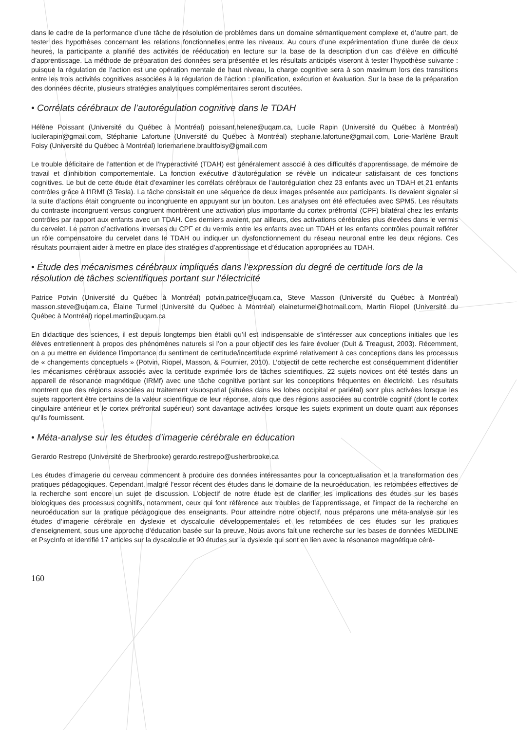dans le cadre de la performance d’une tâche de résolution de problèmes dans un domaine sémantiquement complexe et, d’autre part, de tester des hypothèses concernant les relations fonctionnelles entre les niveaux. Au cours d’une expérimentation d’une durée de deux heures, la participante a planifié des activités de rééducation en lecture sur la base de la description d’un cas d’élève en difficulté d’apprentissage. La méthode de préparation des données sera présentée et les résultats anticipés viseront à tester l’hypothèse suivante : puisque la régulation de l’action est une opération mentale de haut niveau, la charge cognitive sera à son maximum lors des transitions entre les trois activités cognitives associées à la régulation de l’action : planification, exécution et évaluation. Sur la base de la préparation des données décrite, plusieurs stratégies analytiques complémentaires seront discutées.
• Corrélats cérébraux de l’autorégulation cognitive dans le TDAH
Hélène Poissant (Université du Québec à Montréal) poissant.helene@uqam.ca, Lucile Rapin (Université du Québec à Montréal) lucilerapin@gmail.com, Stéphanie Lafortune (Université du Québec à Montréal) stephanie.lafortune@gmail.com, Lorie-Marlène Brault Foisy (Université du Québec à Montréal) loriemarlene.braultfoisy@gmail.com
Le trouble déficitaire de l’attention et de l’hyperactivité (TDAH) est généralement associé à des difficultés d’apprentissage, de mémoire de travail et d’inhibition comportementale. La fonction exécutive d’autorégulation se révèle un indicateur satisfaisant de ces fonctions cognitives. Le but de cette étude était d’examiner les corrélats cérébraux de l’autorégulation chez 23 enfants avec un TDAH et 21 enfants contrôles grâce à l’IRMf (3 Tesla). La tâche consistait en une séquence de deux images présentée aux participants. Ils devaient signaler si la suite d’actions était congruente ou incongruente en appuyant sur un bouton. Les analyses ont été effectuées avec SPM5. Les résultats du contraste incongruent versus congruent montrèrent une activation plus importante du cortex préfrontal (CPF) bilatéral chez les enfants contrôles par rapport aux enfants avec un TDAH. Ces derniers avaient, par ailleurs, des activations cérébrales plus élevées dans le vermis du cervelet. Le patron d’activations inverses du CPF et du vermis entre les enfants avec un TDAH et les enfants contrôles pourrait refléter un rôle compensatoire du cervelet dans le TDAH ou indiquer un dysfonctionnement du réseau neuronal entre les deux régions. Ces résultats pourraient aider à mettre en place des stratégies d’apprentissage et d’éducation appropriées au TDAH.
• Étude des mécanismes cérébraux impliqués dans l’expression du degré de certitude lors de la résolution de tâches scientifiques portant sur l’électricité
Patrice Potvin (Université du Québec à Montréal) potvin.patrice@uqam.ca, Steve Masson (Université du Québec à Montréal) masson.steve@uqam.ca, Élaine Turmel (Université du Québec à Montréal) elaineturmel@hotmail.com, Martin Riopel (Université du Québec à Montréal) riopel.martin@uqam.ca
En didactique des sciences, il est depuis longtemps bien établi qu’il est indispensable de s’intéresser aux conceptions initiales que les élèves entretiennent à propos des phénomènes naturels si l’on a pour objectif des les faire évoluer (Duit & Treagust, 2003). Récemment, on a pu mettre en évidence l’importance du sentiment de certitude/incertitude exprimé relativement à ces conceptions dans les processus de « changements conceptuels » (Potvin, Riopel, Masson, & Fournier, 2010). L’objectif de cette recherche est conséquemment d’identifier les mécanismes cérébraux associés avec la certitude exprimée lors de tâches scientifiques. 22 sujets novices ont été testés dans un appareil de résonance magnétique (IRMf) avec une tâche cognitive portant sur les conceptions fréquentes en électricité. Les résultats montrent que des régions associées au traitement visuospatial (situées dans les lobes occipital et pariétal) sont plus activées lorsque les sujets rapportent être certains de la valeur scientifique de leur réponse, alors que des régions associées au contrôle cognitif (dont le cortex cingulaire antérieur et le cortex préfrontal supérieur) sont davantage activées lorsque les sujets expriment un doute quant aux réponses qu’ils fournissent.
• Méta-analyse sur les études d’imagerie cérébrale en éducation
Gerardo Restrepo (Université de Sherbrooke) gerardo.restrepo@usherbrooke.ca
Les études d’imagerie du cerveau commencent à produire des données intéressantes pour la conceptualisation et la transformation des pratiques pédagogiques. Cependant, malgré l’essor récent des études dans le domaine de la neuroéducation, les retombées effectives de la recherche sont encore un sujet de discussion. L’objectif de notre étude est de clarifier les implications des études sur les bases biologiques des processus cognitifs, notamment, ceux qui font référence aux troubles de l’apprentissage, et l’impact de la recherche en neuroéducation sur la pratique pédagogique des enseignants. Pour atteindre notre objectif, nous préparons une méta-analyse sur les études d’imagerie cérébrale en dyslexie et dyscalculie développementales et les retombées de ces études sur les pratiques d’enseignement, sous une approche d’éducation basée sur la preuve. Nous avons fait une recherche sur les bases de données MEDLINE et PsycInfo et identifié 17 articles sur la dyscalculie et 90 études sur la dyslexie qui sont en lien avec la résonance magnétique céré-
160